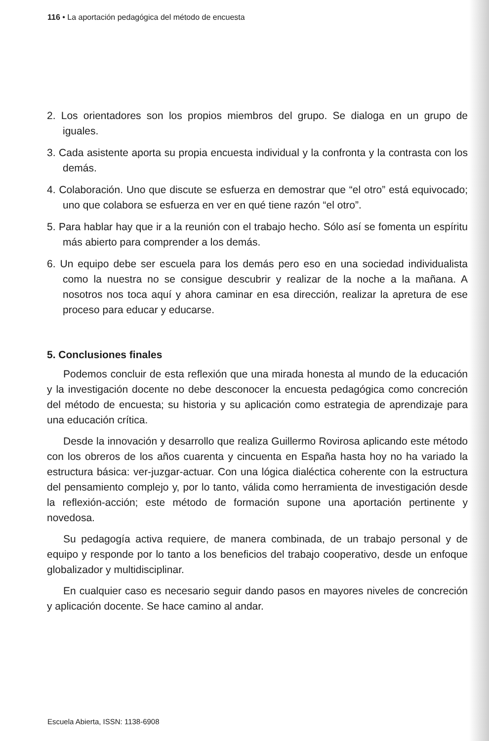116 • La aportación pedagógica del método de encuesta
2. Los orientadores son los propios miembros del grupo. Se dialoga en un grupo de iguales.
3. Cada asistente aporta su propia encuesta individual y la confronta y la contrasta con los demás.
4. Colaboración. Uno que discute se esfuerza en demostrar que “el otro” está equivocado; uno que colabora se esfuerza en ver en qué tiene razón “el otro”.
5. Para hablar hay que ir a la reunión con el trabajo hecho. Sólo así se fomenta un espíritu más abierto para comprender a los demás.
6. Un equipo debe ser escuela para los demás pero eso en una sociedad individualista como la nuestra no se consigue descubrir y realizar de la noche a la mañana. A nosotros nos toca aquí y ahora caminar en esa dirección, realizar la apretura de ese proceso para educar y educarse.
5. Conclusiones finales
Podemos concluir de esta reflexión que una mirada honesta al mundo de la educación y la investigación docente no debe desconocer la encuesta pedagógica como concreción del método de encuesta; su historia y su aplicación como estrategia de aprendizaje para una educación crítica.
Desde la innovación y desarrollo que realiza Guillermo Rovirosa aplicando este método con los obreros de los años cuarenta y cincuenta en España hasta hoy no ha variado la estructura básica: ver-juzgar-actuar. Con una lógica dialéctica coherente con la estructura del pensamiento complejo y, por lo tanto, válida como herramienta de investigación desde la reflexión-acción; este método de formación supone una aportación pertinente y novedosa.
Su pedagogía activa requiere, de manera combinada, de un trabajo personal y de equipo y responde por lo tanto a los beneficios del trabajo cooperativo, desde un enfoque globalizador y multidisciplinar.
En cualquier caso es necesario seguir dando pasos en mayores niveles de concreción y aplicación docente. Se hace camino al andar.
Escuela Abierta, ISSN: 1138-6908